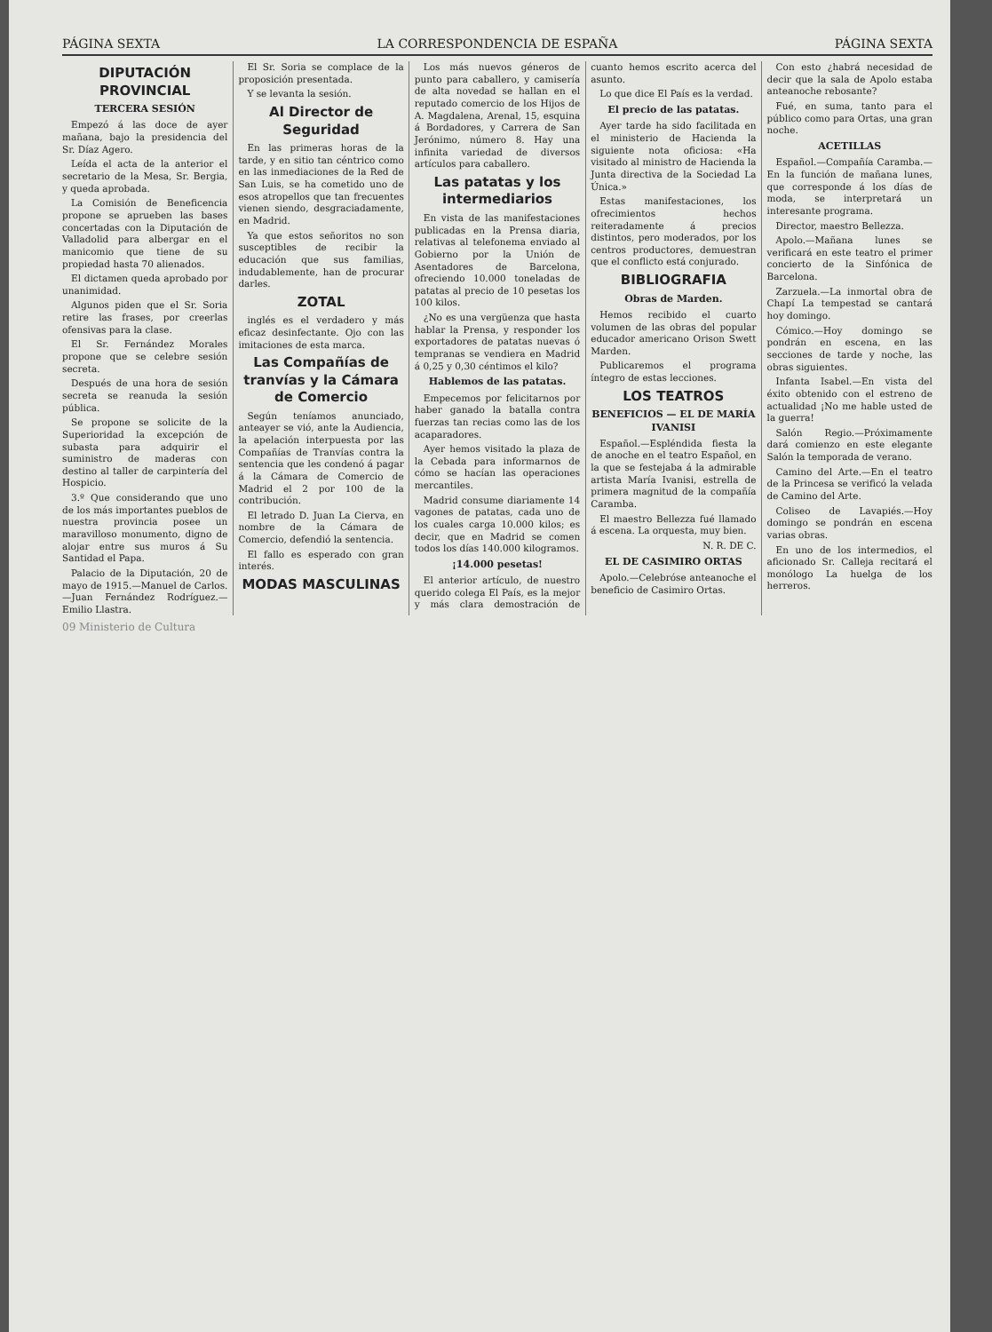PÁGINA SEXTA LA CORRESPONDENCIA DE ESPAÑA PÁGINA SEXTA
DIPUTACIÓN PROVINCIAL
TERCERA SESIÓN
Empezó á las doce de ayer mañana, bajo la presidencia del Sr. Díaz Agero.
Leída el acta de la anterior el secretario de la Mesa, Sr. Bergia, y queda aprobada.
La Comisión de Beneficencia propone se aprueben las bases concertadas con la Diputación de Valladolid para albergar en el manicomio que tiene de su propiedad hasta 70 alienados.
El dictamen queda aprobado por unanimidad.
Algunos piden que el Sr. Soria retire las frases, por creerlas ofensivas para la clase.
El Sr. Fernández Morales propone que se celebre sesión secreta.
Después de una hora de sesión secreta se reanuda la sesión pública.
Se propone se solicite de la Superioridad la excepción de subasta para adquirir el suministro de maderas con destino al taller de carpintería del Hospicio.
3.º Que considerando que uno de los más importantes pueblos de nuestra provincia posee un maravilloso monumento, digno de alojar entre sus muros á Su Santidad el Papa.
Palacio de la Diputación, 20 de mayo de 1915.—Manuel de Carlos.—Juan Fernández Rodríguez.—Emilio Llastra.
El Sr. Soria se complace de la proposición presentada.
Y se levanta la sesión.
Al Director de Seguridad
En las primeras horas de la tarde, y en sitio tan céntrico como en las inmediaciones de la Red de San Luis, se ha cometido uno de esos atropellos que tan frecuentes vienen siendo, desgraciadamente, en Madrid.
Ya que estos señoritos no son susceptibles de recibir la educación que sus familias, indudablemente, han de procurar darles.
ZOTAL
inglés es el verdadero y más eficaz desinfectante. Ojo con las imitaciones de esta marca.
Las Compañías de tranvías y la Cámara de Comercio
Según teníamos anunciado, anteayer se vió, ante la Audiencia, la apelación interpuesta por las Compañías de Tranvías contra la sentencia que les condenó á pagar á la Cámara de Comercio de Madrid el 2 por 100 de la contribución.
El letrado D. Juan La Cierva, en nombre de la Cámara de Comercio, defendió la sentencia.
El fallo es esperado con gran interés.
MODAS MASCULINAS
Los más nuevos géneros de punto para caballero, y camisería de alta novedad se hallan en el reputado comercio de los Hijos de A. Magdalena, Arenal, 15, esquina á Bordadores, y Carrera de San Jerónimo, número 8. Hay una infinita variedad de diversos artículos para caballero.
Las patatas y los intermediarios
En vista de las manifestaciones publicadas en la Prensa diaria, relativas al telefonema enviado al Gobierno por la Unión de Asentadores de Barcelona, ofreciendo 10.000 toneladas de patatas al precio de 10 pesetas los 100 kilos.
¿No es una vergüenza que hasta hablar la Prensa, y responder los exportadores de patatas nuevas ó tempranas se vendiera en Madrid á 0,25 y 0,30 céntimos el kilo?
Hablemos de las patatas.
Empecemos por felicitarnos por haber ganado la batalla contra fuerzas tan recias como las de los acaparadores.
Ayer hemos visitado la plaza de la Cebada para informarnos de cómo se hacían las operaciones mercantiles.
Madrid consume diariamente 14 vagones de patatas, cada uno de los cuales carga 10.000 kilos; es decir, que en Madrid se comen todos los días 140.000 kilogramos.
¡14.000 pesetas!
El anterior artículo, de nuestro querido colega El País, es la mejor y más clara demostración de cuanto hemos escrito acerca del asunto.
Lo que dice El País es la verdad.
El precio de las patatas.
Ayer tarde ha sido facilitada en el ministerio de Hacienda la siguiente nota oficiosa: «Ha visitado al ministro de Hacienda la Junta directiva de la Sociedad La Única.»
Estas manifestaciones, los ofrecimientos hechos reiteradamente á precios distintos, pero moderados, por los centros productores, demuestran que el conflicto está conjurado.
BIBLIOGRAFIA
Obras de Marden.
Hemos recibido el cuarto volumen de las obras del popular educador americano Orison Swett Marden.
Publicaremos el programa íntegro de estas lecciones.
LOS TEATROS
BENEFICIOS — EL DE MARÍA IVANISI
Español.—Espléndida fiesta la de anoche en el teatro Español, en la que se festejaba á la admirable artista María Ivanisi, estrella de primera magnitud de la compañía Caramba.
El maestro Bellezza fué llamado á escena. La orquesta, muy bien.
N. R. DE C.
EL DE CASIMIRO ORTAS
Apolo.—Celebróse anteanoche el beneficio de Casimiro Ortas.
Con esto ¿habrá necesidad de decir que la sala de Apolo estaba anteanoche rebosante?
Fué, en suma, tanto para el público como para Ortas, una gran noche.
ACETILLAS
Español.—Compañía Caramba.—En la función de mañana lunes, que corresponde á los días de moda, se interpretará un interesante programa.
Director, maestro Bellezza.
Apolo.—Mañana lunes se verificará en este teatro el primer concierto de la Sinfónica de Barcelona.
Zarzuela.—La inmortal obra de Chapí La tempestad se cantará hoy domingo.
Cómico.—Hoy domingo se pondrán en escena, en las secciones de tarde y noche, las obras siguientes.
Infanta Isabel.—En vista del éxito obtenido con el estreno de actualidad ¡No me hable usted de la guerra!
Salón Regio.—Próximamente dará comienzo en este elegante Salón la temporada de verano.
Camino del Arte.—En el teatro de la Princesa se verificó la velada de Camino del Arte.
Coliseo de Lavapiés.—Hoy domingo se pondrán en escena varias obras.
En uno de los intermedios, el aficionado Sr. Calleja recitará el monólogo La huelga de los herreros.
09 Ministerio de Cultura